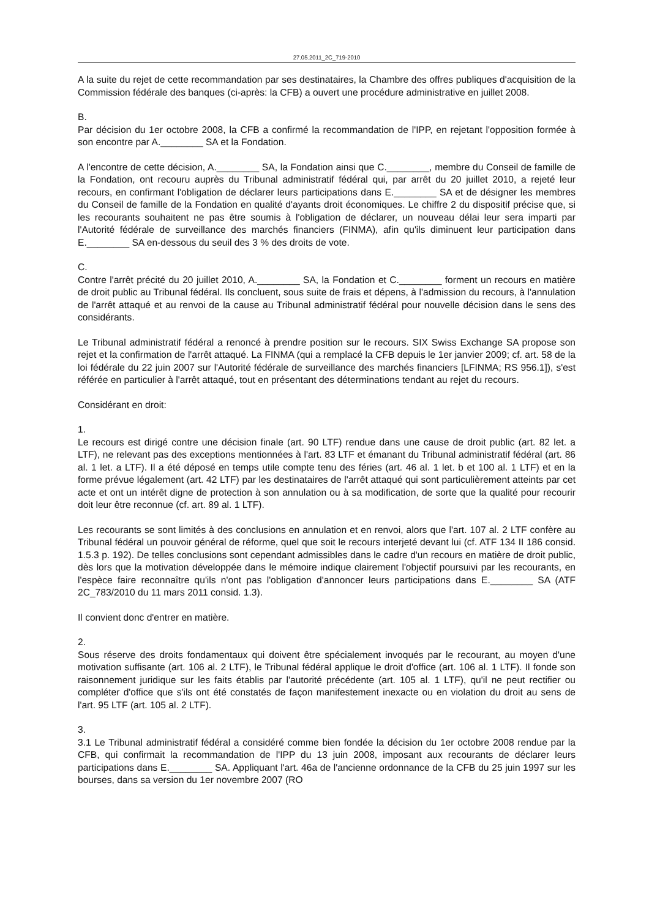27.05.2011_2C_719-2010
A la suite du rejet de cette recommandation par ses destinataires, la Chambre des offres publiques d'acquisition de la Commission fédérale des banques (ci-après: la CFB) a ouvert une procédure administrative en juillet 2008.
B.
Par décision du 1er octobre 2008, la CFB a confirmé la recommandation de l'IPP, en rejetant l'opposition formée à son encontre par A.________ SA et la Fondation.
A l'encontre de cette décision, A.________ SA, la Fondation ainsi que C.________, membre du Conseil de famille de la Fondation, ont recouru auprès du Tribunal administratif fédéral qui, par arrêt du 20 juillet 2010, a rejeté leur recours, en confirmant l'obligation de déclarer leurs participations dans E.________ SA et de désigner les membres du Conseil de famille de la Fondation en qualité d'ayants droit économiques. Le chiffre 2 du dispositif précise que, si les recourants souhaitent ne pas être soumis à l'obligation de déclarer, un nouveau délai leur sera imparti par l'Autorité fédérale de surveillance des marchés financiers (FINMA), afin qu'ils diminuent leur participation dans E.________ SA en-dessous du seuil des 3 % des droits de vote.
C.
Contre l'arrêt précité du 20 juillet 2010, A.________ SA, la Fondation et C.________ forment un recours en matière de droit public au Tribunal fédéral. Ils concluent, sous suite de frais et dépens, à l'admission du recours, à l'annulation de l'arrêt attaqué et au renvoi de la cause au Tribunal administratif fédéral pour nouvelle décision dans le sens des considérants.
Le Tribunal administratif fédéral a renoncé à prendre position sur le recours. SIX Swiss Exchange SA propose son rejet et la confirmation de l'arrêt attaqué. La FINMA (qui a remplacé la CFB depuis le 1er janvier 2009; cf. art. 58 de la loi fédérale du 22 juin 2007 sur l'Autorité fédérale de surveillance des marchés financiers [LFINMA; RS 956.1]), s'est référée en particulier à l'arrêt attaqué, tout en présentant des déterminations tendant au rejet du recours.
Considérant en droit:
1.
Le recours est dirigé contre une décision finale (art. 90 LTF) rendue dans une cause de droit public (art. 82 let. a LTF), ne relevant pas des exceptions mentionnées à l'art. 83 LTF et émanant du Tribunal administratif fédéral (art. 86 al. 1 let. a LTF). Il a été déposé en temps utile compte tenu des féries (art. 46 al. 1 let. b et 100 al. 1 LTF) et en la forme prévue légalement (art. 42 LTF) par les destinataires de l'arrêt attaqué qui sont particulièrement atteints par cet acte et ont un intérêt digne de protection à son annulation ou à sa modification, de sorte que la qualité pour recourir doit leur être reconnue (cf. art. 89 al. 1 LTF).
Les recourants se sont limités à des conclusions en annulation et en renvoi, alors que l'art. 107 al. 2 LTF confère au Tribunal fédéral un pouvoir général de réforme, quel que soit le recours interjeté devant lui (cf. ATF 134 II 186 consid. 1.5.3 p. 192). De telles conclusions sont cependant admissibles dans le cadre d'un recours en matière de droit public, dès lors que la motivation développée dans le mémoire indique clairement l'objectif poursuivi par les recourants, en l'espèce faire reconnaître qu'ils n'ont pas l'obligation d'annoncer leurs participations dans E.________ SA (ATF 2C_783/2010 du 11 mars 2011 consid. 1.3).
Il convient donc d'entrer en matière.
2.
Sous réserve des droits fondamentaux qui doivent être spécialement invoqués par le recourant, au moyen d'une motivation suffisante (art. 106 al. 2 LTF), le Tribunal fédéral applique le droit d'office (art. 106 al. 1 LTF). Il fonde son raisonnement juridique sur les faits établis par l'autorité précédente (art. 105 al. 1 LTF), qu'il ne peut rectifier ou compléter d'office que s'ils ont été constatés de façon manifestement inexacte ou en violation du droit au sens de l'art. 95 LTF (art. 105 al. 2 LTF).
3.
3.1 Le Tribunal administratif fédéral a considéré comme bien fondée la décision du 1er octobre 2008 rendue par la CFB, qui confirmait la recommandation de l'IPP du 13 juin 2008, imposant aux recourants de déclarer leurs participations dans E.________ SA. Appliquant l'art. 46a de l'ancienne ordonnance de la CFB du 25 juin 1997 sur les bourses, dans sa version du 1er novembre 2007 (RO